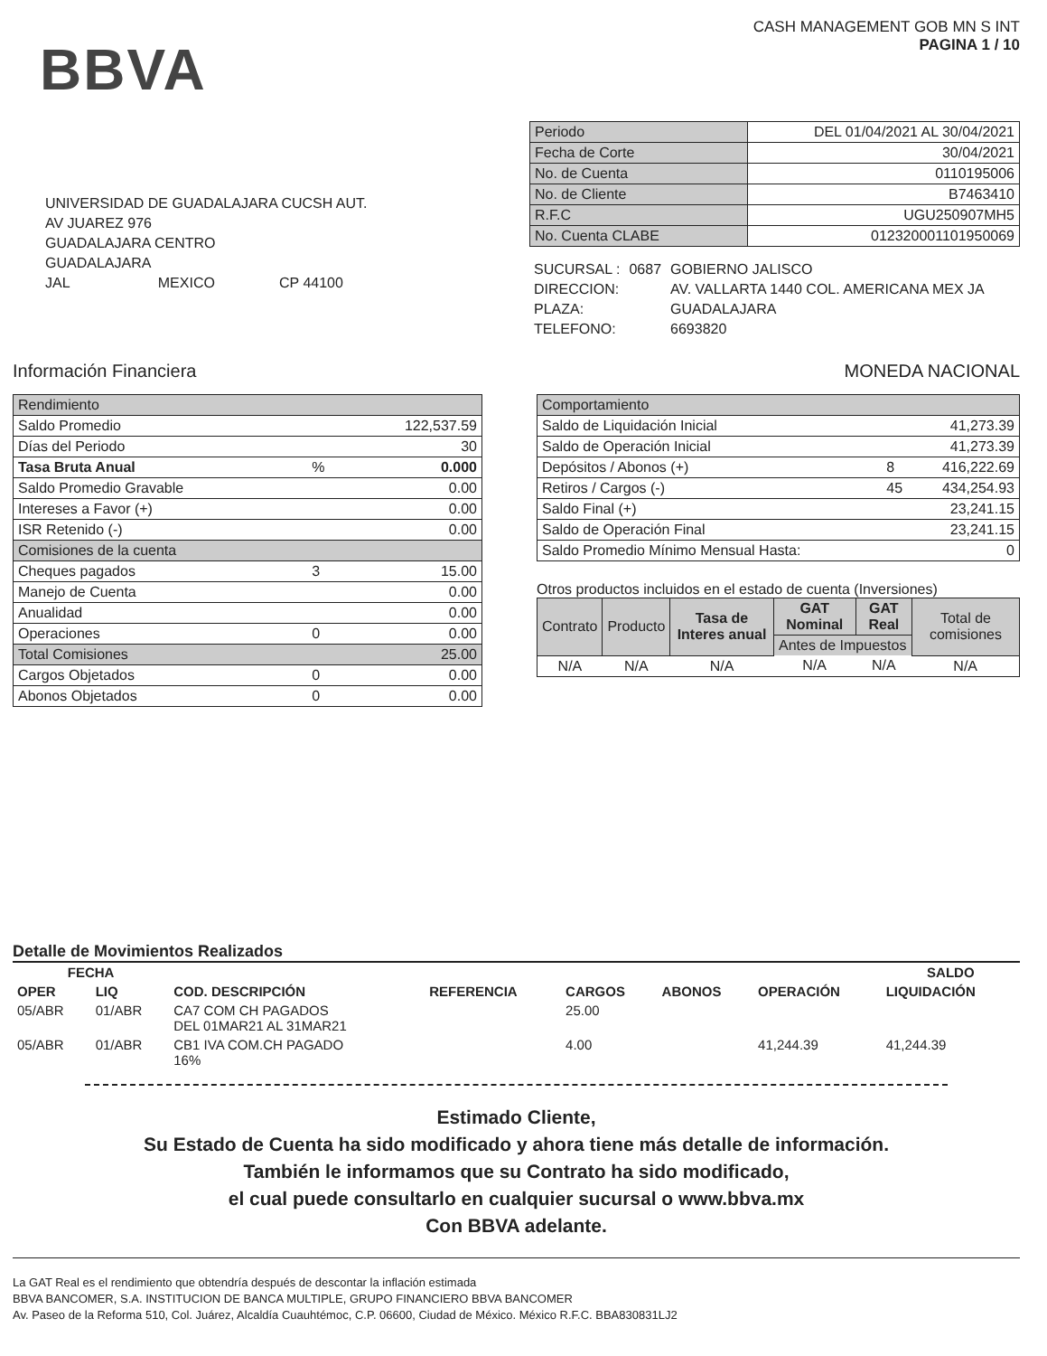BBVA
CASH MANAGEMENT GOB MN S INT
PAGINA 1 / 10
UNIVERSIDAD DE GUADALAJARA CUCSH AUT.
AV JUAREZ 976
GUADALAJARA CENTRO
GUADALAJARA
JAL MEXICO CP 44100
| Periodo | DEL 01/04/2021 AL 30/04/2021 |
| Fecha de Corte | 30/04/2021 |
| No. de Cuenta | 0110195006 |
| No. de Cliente | B7463410 |
| R.F.C | UGU250907MH5 |
| No. Cuenta CLABE | 012320001101950069 |
| SUCURSAL : | 0687 | GOBIERNO JALISCO |
| DIRECCION: | | AV. VALLARTA 1440 COL. AMERICANA MEX JA |
| PLAZA: | | GUADALAJARA |
| TELEFONO: | | 6693820 |
Información Financiera MONEDA NACIONAL
| Rendimiento | | |
| Saldo Promedio | | 122,537.59 |
| Días del Periodo | | 30 |
| Tasa Bruta Anual | % | 0.000 |
| Saldo Promedio Gravable | | 0.00 |
| Intereses a Favor (+) | | 0.00 |
| ISR Retenido (-) | | 0.00 |
| Comisiones de la cuenta | | |
| Cheques pagados | 3 | 15.00 |
| Manejo de Cuenta | | 0.00 |
| Anualidad | | 0.00 |
| Operaciones | 0 | 0.00 |
| Total Comisiones | | 25.00 |
| Cargos Objetados | 0 | 0.00 |
| Abonos Objetados | 0 | 0.00 |
| Comportamiento | | |
| Saldo de Liquidación Inicial | | 41,273.39 |
| Saldo de Operación Inicial | | 41,273.39 |
| Depósitos / Abonos (+) | 8 | 416,222.69 |
| Retiros / Cargos (-) | 45 | 434,254.93 |
| Saldo Final (+) | | 23,241.15 |
| Saldo de Operación Final | | 23,241.15 |
| Saldo Promedio Mínimo Mensual Hasta: | | 0 |
Otros productos incluidos en el estado de cuenta (Inversiones)
| Contrato | Producto | Tasa de Interes anual | GAT Nominal | GAT Real | Total de comisiones |
| | | | Antes de Impuestos | | |
| N/A | N/A | N/A | N/A | N/A | N/A |
Detalle de Movimientos Realizados
| FECHA | | | | | | | SALDO |
| --- | --- | --- | --- | --- | --- | --- | --- |
| OPER | LIQ | COD. DESCRIPCIÓN | REFERENCIA | CARGOS | ABONOS | OPERACIÓN | LIQUIDACIÓN |
| 05/ABR | 01/ABR | CA7 COM CH PAGADOS DEL 01MAR21 AL 31MAR21 | | 25.00 | | | |
| 05/ABR | 01/ABR | CB1 IVA COM.CH PAGADO 16% | | 4.00 | | 41,244.39 | 41,244.39 |
Estimado Cliente,
Su Estado de Cuenta ha sido modificado y ahora tiene más detalle de información.
También le informamos que su Contrato ha sido modificado,
el cual puede consultarlo en cualquier sucursal o www.bbva.mx
Con BBVA adelante.
La GAT Real es el rendimiento que obtendría después de descontar la inflación estimada
BBVA BANCOMER, S.A. INSTITUCION DE BANCA MULTIPLE, GRUPO FINANCIERO BBVA BANCOMER
Av. Paseo de la Reforma 510, Col. Juárez, Alcaldía Cuauhtémoc, C.P. 06600, Ciudad de México. México R.F.C. BBA830831LJ2